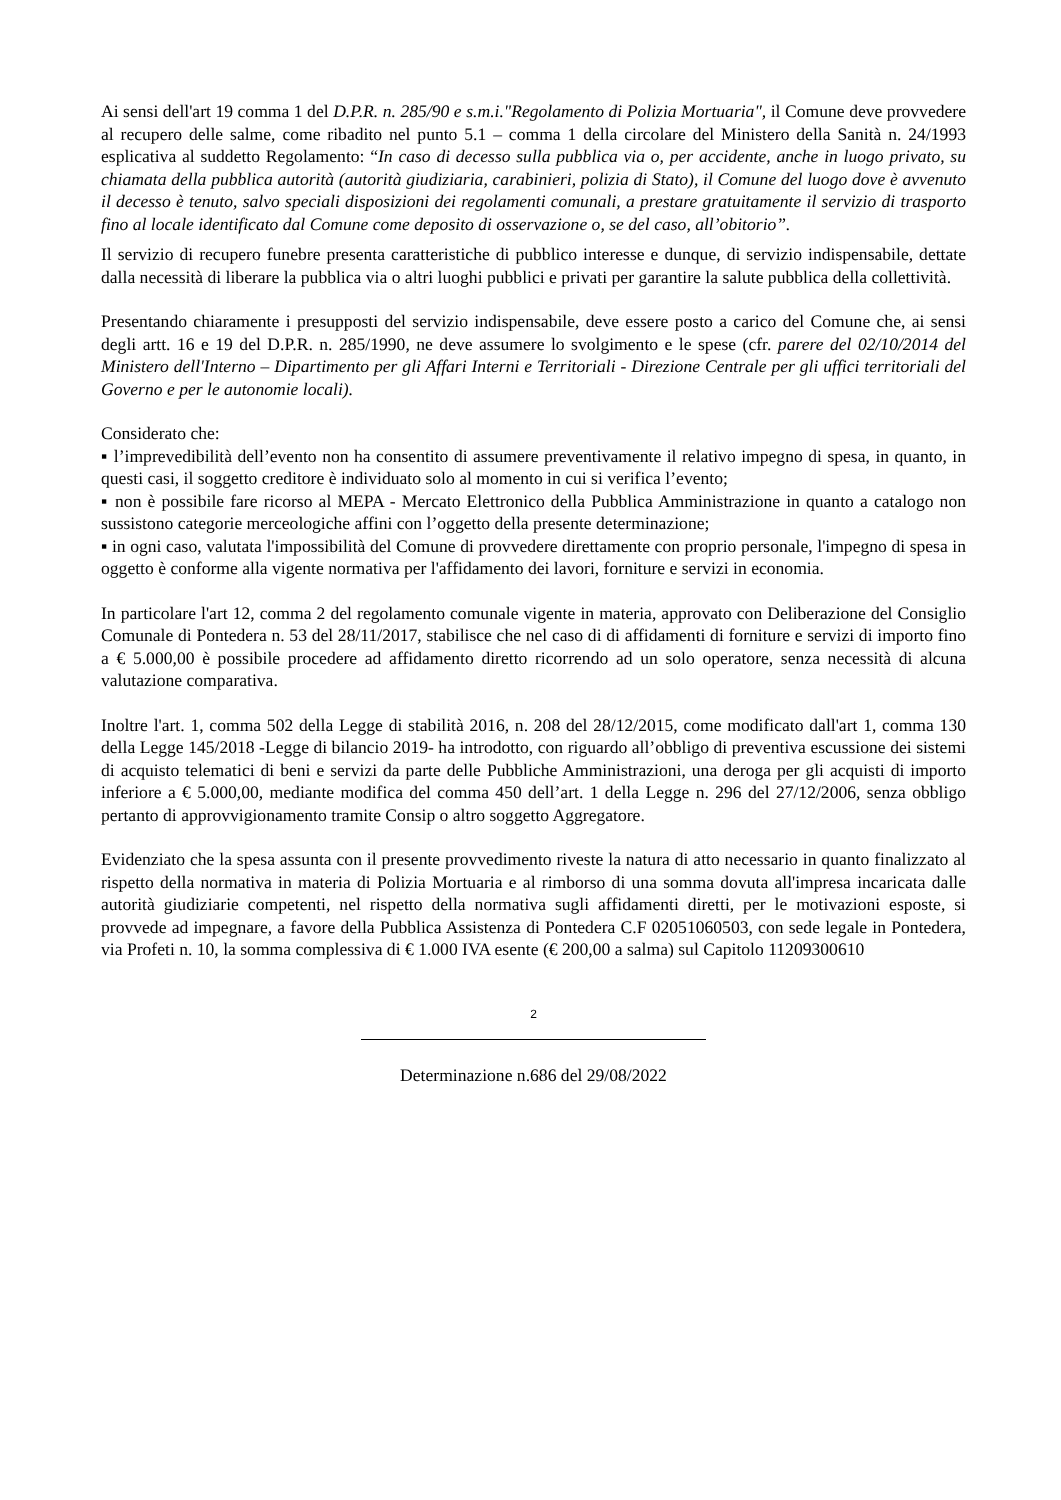Ai sensi dell'art 19 comma 1 del D.P.R. n. 285/90 e s.m.i."Regolamento di Polizia Mortuaria", il Comune deve provvedere al recupero delle salme, come ribadito nel punto 5.1 – comma 1 della circolare del Ministero della Sanità n. 24/1993 esplicativa al suddetto Regolamento: “In caso di decesso sulla pubblica via o, per accidente, anche in luogo privato, su chiamata della pubblica autorità (autorità giudiziaria, carabinieri, polizia di Stato), il Comune del luogo dove è avvenuto il decesso è tenuto, salvo speciali disposizioni dei regolamenti comunali, a prestare gratuitamente il servizio di trasporto fino al locale identificato dal Comune come deposito di osservazione o, se del caso, all’obitorio”.
Il servizio di recupero funebre presenta caratteristiche di pubblico interesse e dunque, di servizio indispensabile, dettate dalla necessità di liberare la pubblica via o altri luoghi pubblici e privati per garantire la salute pubblica della collettività.
Presentando chiaramente i presupposti del servizio indispensabile, deve essere posto a carico del Comune che, ai sensi degli artt. 16 e 19 del D.P.R. n. 285/1990, ne deve assumere lo svolgimento e le spese (cfr. parere del 02/10/2014 del Ministero dell'Interno – Dipartimento per gli Affari Interni e Territoriali - Direzione Centrale per gli uffici territoriali del Governo e per le autonomie locali).
Considerato che:
▪ l’imprevedibilità dell’evento non ha consentito di assumere preventivamente il relativo impegno di spesa, in quanto, in questi casi, il soggetto creditore è individuato solo al momento in cui si verifica l’evento;
▪ non è possibile fare ricorso al MEPA - Mercato Elettronico della Pubblica Amministrazione in quanto a catalogo non sussistono categorie merceologiche affini con l’oggetto della presente determinazione;
▪ in ogni caso, valutata l'impossibilità del Comune di provvedere direttamente con proprio personale, l'impegno di spesa in oggetto è conforme alla vigente normativa per l'affidamento dei lavori, forniture e servizi in economia.
In particolare l'art 12, comma 2 del regolamento comunale vigente in materia, approvato con Deliberazione del Consiglio Comunale di Pontedera n. 53 del 28/11/2017, stabilisce che nel caso di di affidamenti di forniture e servizi di importo fino a € 5.000,00 è possibile procedere ad affidamento diretto ricorrendo ad un solo operatore, senza necessità di alcuna valutazione comparativa.
Inoltre l'art. 1, comma 502 della Legge di stabilità 2016, n. 208 del 28/12/2015, come modificato dall'art 1, comma 130 della Legge 145/2018 -Legge di bilancio 2019- ha introdotto, con riguardo all’obbligo di preventiva escussione dei sistemi di acquisto telematici di beni e servizi da parte delle Pubbliche Amministrazioni, una deroga per gli acquisti di importo inferiore a € 5.000,00, mediante modifica del comma 450 dell’art. 1 della Legge n. 296 del 27/12/2006, senza obbligo pertanto di approvvigionamento tramite Consip o altro soggetto Aggregatore.
Evidenziato che la spesa assunta con il presente provvedimento riveste la natura di atto necessario in quanto finalizzato al rispetto della normativa in materia di Polizia Mortuaria e al rimborso di una somma dovuta all'impresa incaricata dalle autorità giudiziarie competenti, nel rispetto della normativa sugli affidamenti diretti, per le motivazioni esposte, si provvede ad impegnare, a favore della Pubblica Assistenza di Pontedera C.F 02051060503, con sede legale in Pontedera, via Profeti n. 10, la somma complessiva di € 1.000 IVA esente (€ 200,00 a salma) sul Capitolo 11209300610
2
Determinazione n.686 del 29/08/2022